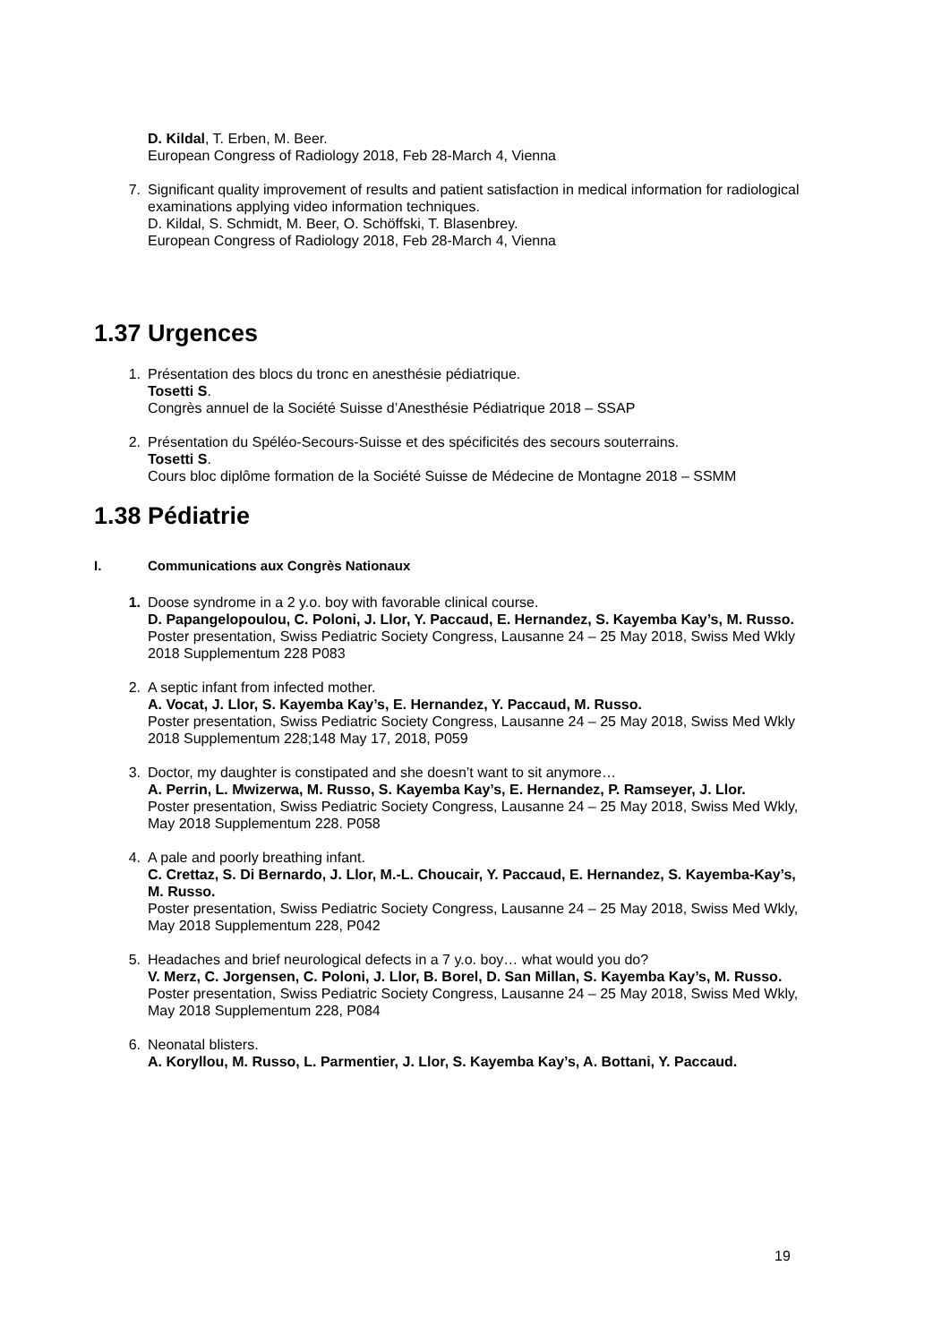D. Kildal, T. Erben, M. Beer.
European Congress of Radiology 2018, Feb 28-March 4, Vienna
7. Significant quality improvement of results and patient satisfaction in medical information for radiological examinations applying video information techniques.
D. Kildal, S. Schmidt, M. Beer, O. Schöffski, T. Blasenbrey.
European Congress of Radiology 2018, Feb 28-March 4, Vienna
1.37 Urgences
1. Présentation des blocs du tronc en anesthésie pédiatrique.
Tosetti S.
Congrès annuel de la Société Suisse d’Anesthésie Pédiatrique 2018 – SSAP
2. Présentation du Spéléo-Secours-Suisse et des spécificités des secours souterrains.
Tosetti S.
Cours bloc diplôme formation de la Société Suisse de Médecine de Montagne 2018 – SSMM
1.38 Pédiatrie
I. Communications aux Congrès Nationaux
1. Doose syndrome in a 2 y.o. boy with favorable clinical course.
D. Papangelopoulou, C. Poloni, J. Llor, Y. Paccaud, E. Hernandez, S. Kayemba Kay’s, M. Russo.
Poster presentation, Swiss Pediatric Society Congress, Lausanne 24 – 25 May 2018, Swiss Med Wkly 2018 Supplementum 228 P083
2. A septic infant from infected mother.
A. Vocat, J. Llor, S. Kayemba Kay’s, E. Hernandez, Y. Paccaud, M. Russo.
Poster presentation, Swiss Pediatric Society Congress, Lausanne 24 – 25 May 2018, Swiss Med Wkly 2018 Supplementum 228;148 May 17, 2018, P059
3. Doctor, my daughter is constipated and she doesn’t want to sit anymore…
A. Perrin, L. Mwizerwa, M. Russo, S. Kayemba Kay’s, E. Hernandez, P. Ramseyer, J. Llor.
Poster presentation, Swiss Pediatric Society Congress, Lausanne 24 – 25 May 2018, Swiss Med Wkly, May 2018 Supplementum 228. P058
4. A pale and poorly breathing infant.
C. Crettaz, S. Di Bernardo, J. Llor, M.-L. Choucair, Y. Paccaud, E. Hernandez, S. Kayemba-Kay’s, M. Russo.
Poster presentation, Swiss Pediatric Society Congress, Lausanne 24 – 25 May 2018, Swiss Med Wkly, May 2018 Supplementum 228, P042
5. Headaches and brief neurological defects in a 7 y.o. boy… what would you do?
V. Merz, C. Jorgensen, C. Poloni, J. Llor, B. Borel, D. San Millan, S. Kayemba Kay’s, M. Russo.
Poster presentation, Swiss Pediatric Society Congress, Lausanne 24 – 25 May 2018, Swiss Med Wkly, May 2018 Supplementum 228, P084
6. Neonatal blisters.
A. Koryllou, M. Russo, L. Parmentier, J. Llor, S. Kayemba Kay’s, A. Bottani, Y. Paccaud.
19